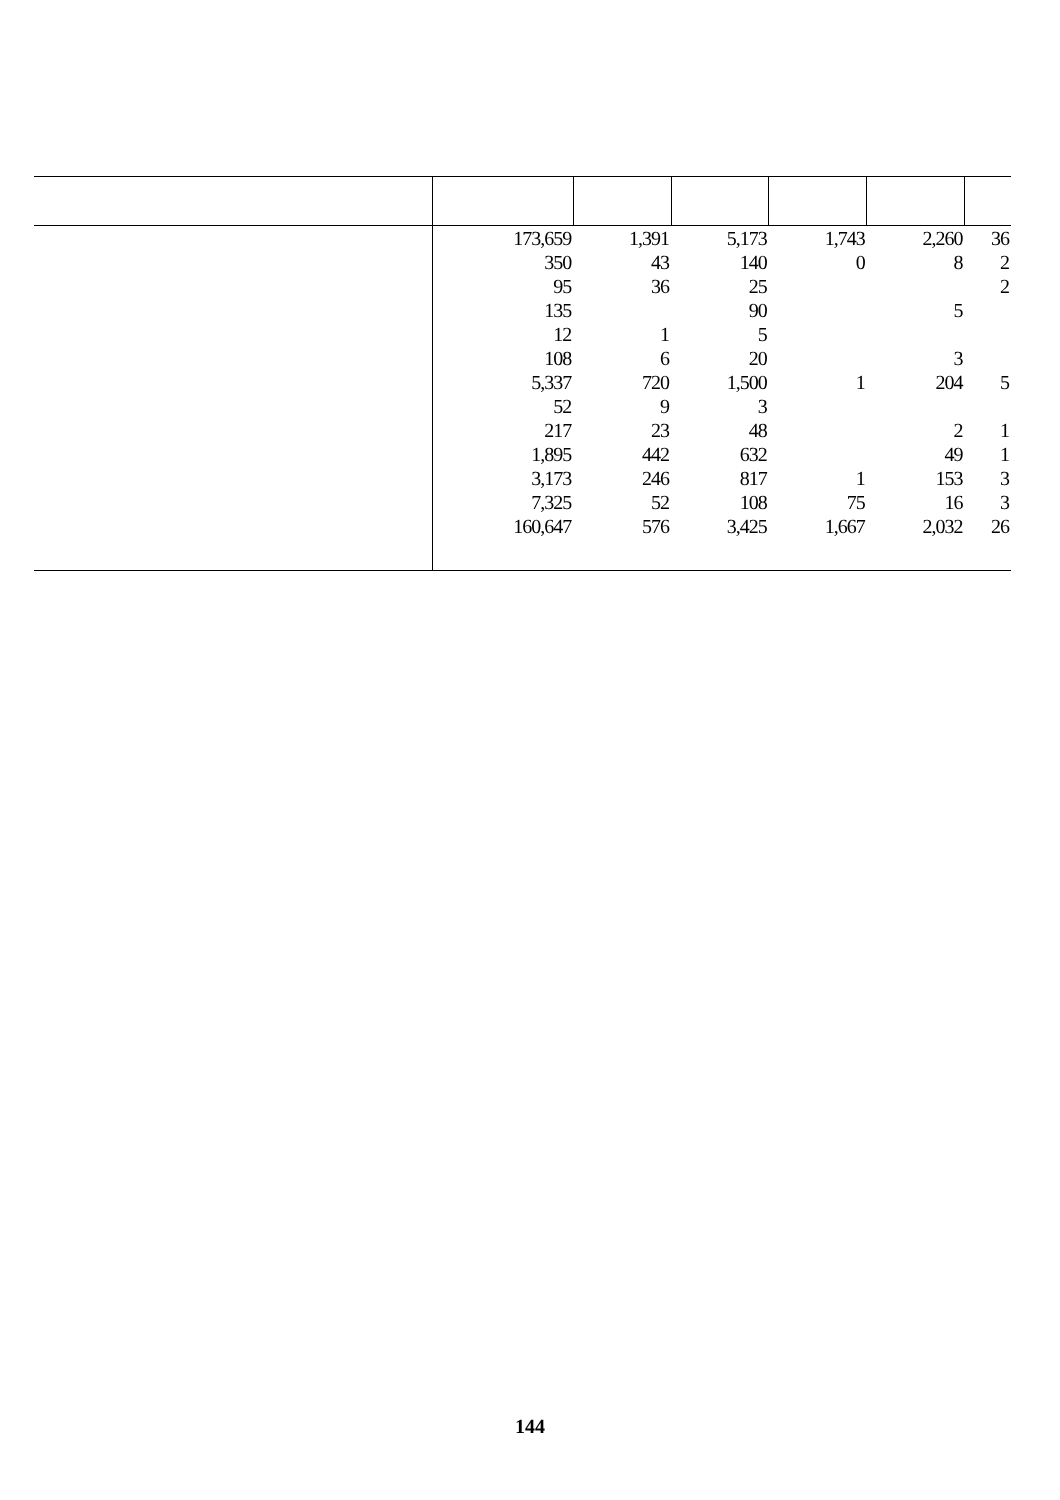| | 173,659 | 1,391 | 5,173 | 1,743 | 2,260 | 36 |
| | 350 | 43 | 140 | 0 | 8 | 2 |
| | 95 | 36 | 25 | | | 2 |
| | 135 | | 90 | | 5 | |
| | 12 | 1 | 5 | | | |
| | 108 | 6 | 20 | | 3 | |
| | 5,337 | 720 | 1,500 | 1 | 204 | 5 |
| | 52 | 9 | 3 | | | |
| | 217 | 23 | 48 | | 2 | 1 |
| | 1,895 | 442 | 632 | | 49 | 1 |
| | 3,173 | 246 | 817 | 1 | 153 | 3 |
| | 7,325 | 52 | 108 | 75 | 16 | 3 |
| | 160,647 | 576 | 3,425 | 1,667 | 2,032 | 26 |
144